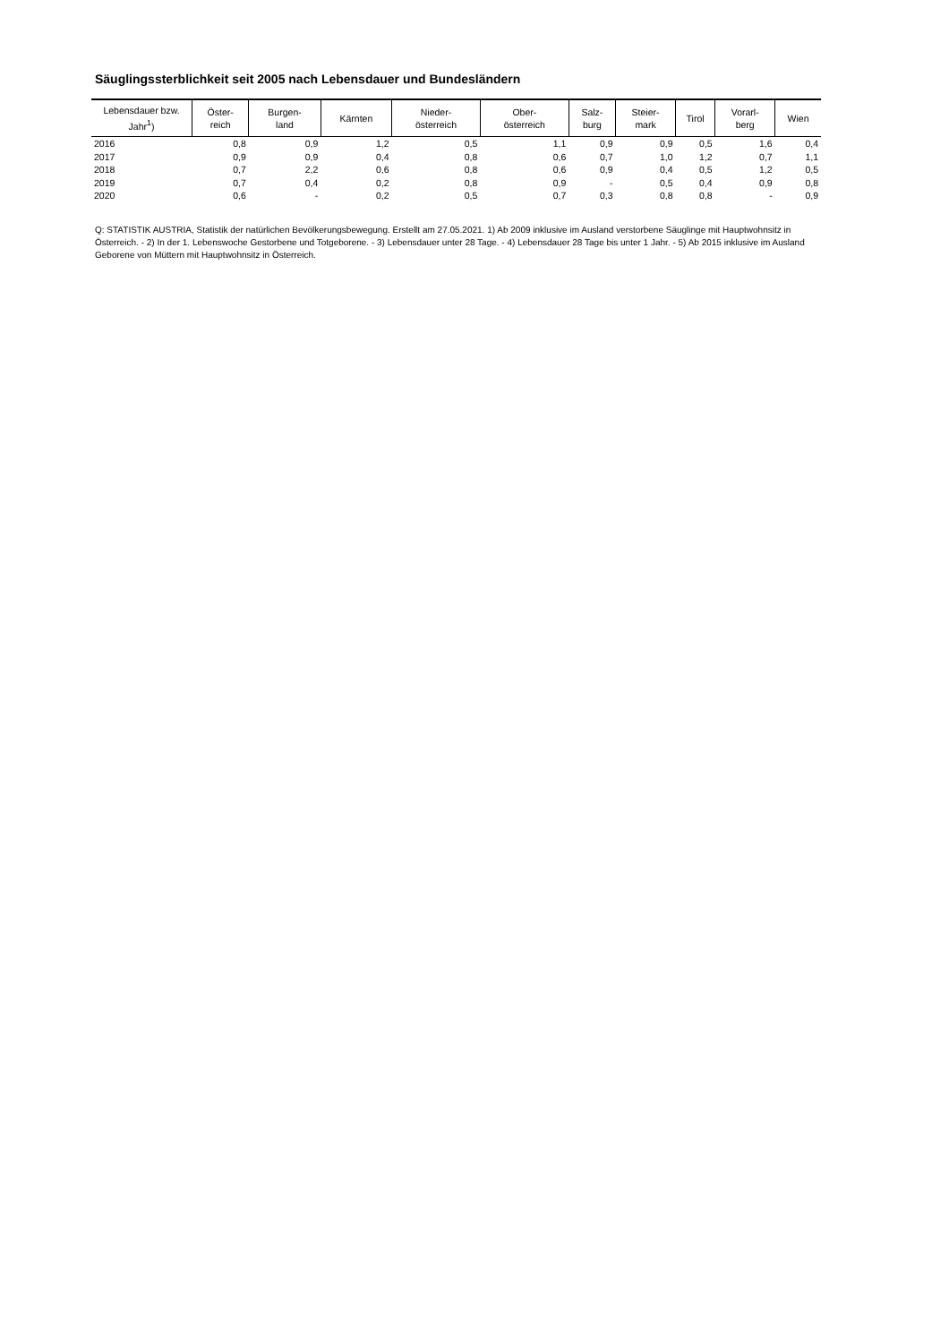Säuglingssterblichkeit seit 2005 nach Lebensdauer und Bundesländern
| Lebensdauer bzw. Jahr<sup>1</sup>) | Öster- reich | Burgen- land | Kärnten | Nieder- österreich | Ober- österreich | Salz- burg | Steier- mark | Tirol | Vorarl- berg | Wien |
| --- | --- | --- | --- | --- | --- | --- | --- | --- | --- | --- |
| 2016 | 0,8 | 0,9 | 1,2 | 0,5 | 1,1 | 0,9 | 0,9 | 0,5 | 1,6 | 0,4 |
| 2017 | 0,9 | 0,9 | 0,4 | 0,8 | 0,6 | 0,7 | 1,0 | 1,2 | 0,7 | 1,1 |
| 2018 | 0,7 | 2,2 | 0,6 | 0,8 | 0,6 | 0,9 | 0,4 | 0,5 | 1,2 | 0,5 |
| 2019 | 0,7 | 0,4 | 0,2 | 0,8 | 0,9 | - | 0,5 | 0,4 | 0,9 | 0,8 |
| 2020 | 0,6 | - | 0,2 | 0,5 | 0,7 | 0,3 | 0,8 | 0,8 | - | 0,9 |
Q: STATISTIK AUSTRIA, Statistik der natürlichen Bevölkerungsbewegung. Erstellt am 27.05.2021. 1) Ab 2009 inklusive im Ausland verstorbene Säuglinge mit Hauptwohnsitz in Österreich. - 2) In der 1. Lebenswoche Gestorbene und Totgeborene. - 3) Lebensdauer unter 28 Tage. - 4) Lebensdauer 28 Tage bis unter 1 Jahr. - 5) Ab 2015 inklusive im Ausland Geborene von Müttern mit Hauptwohnsitz in Österreich.